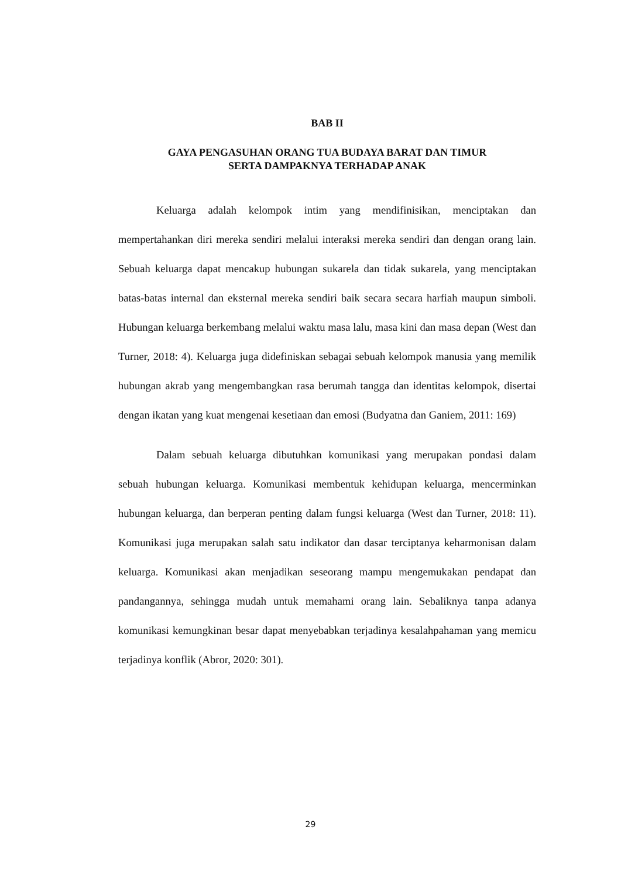BAB II
GAYA PENGASUHAN ORANG TUA BUDAYA BARAT DAN TIMUR
SERTA DAMPAKNYA TERHADAP ANAK
Keluarga adalah kelompok intim yang mendifinisikan, menciptakan dan mempertahankan diri mereka sendiri melalui interaksi mereka sendiri dan dengan orang lain. Sebuah keluarga dapat mencakup hubungan sukarela dan tidak sukarela, yang menciptakan batas-batas internal dan eksternal mereka sendiri baik secara secara harfiah maupun simboli. Hubungan keluarga berkembang melalui waktu masa lalu, masa kini dan masa depan (West dan Turner, 2018: 4). Keluarga juga didefiniskan sebagai sebuah kelompok manusia yang memilik hubungan akrab yang mengembangkan rasa berumah tangga dan identitas kelompok, disertai dengan ikatan yang kuat mengenai kesetiaan dan emosi (Budyatna dan Ganiem, 2011: 169)
Dalam sebuah keluarga dibutuhkan komunikasi yang merupakan pondasi dalam sebuah hubungan keluarga. Komunikasi membentuk kehidupan keluarga, mencerminkan hubungan keluarga, dan berperan penting dalam fungsi keluarga (West dan Turner, 2018: 11). Komunikasi juga merupakan salah satu indikator dan dasar terciptanya keharmonisan dalam keluarga. Komunikasi akan menjadikan seseorang mampu mengemukakan pendapat dan pandangannya, sehingga mudah untuk memahami orang lain. Sebaliknya tanpa adanya komunikasi kemungkinan besar dapat menyebabkan terjadinya kesalahpahaman yang memicu terjadinya konflik (Abror, 2020: 301).
29